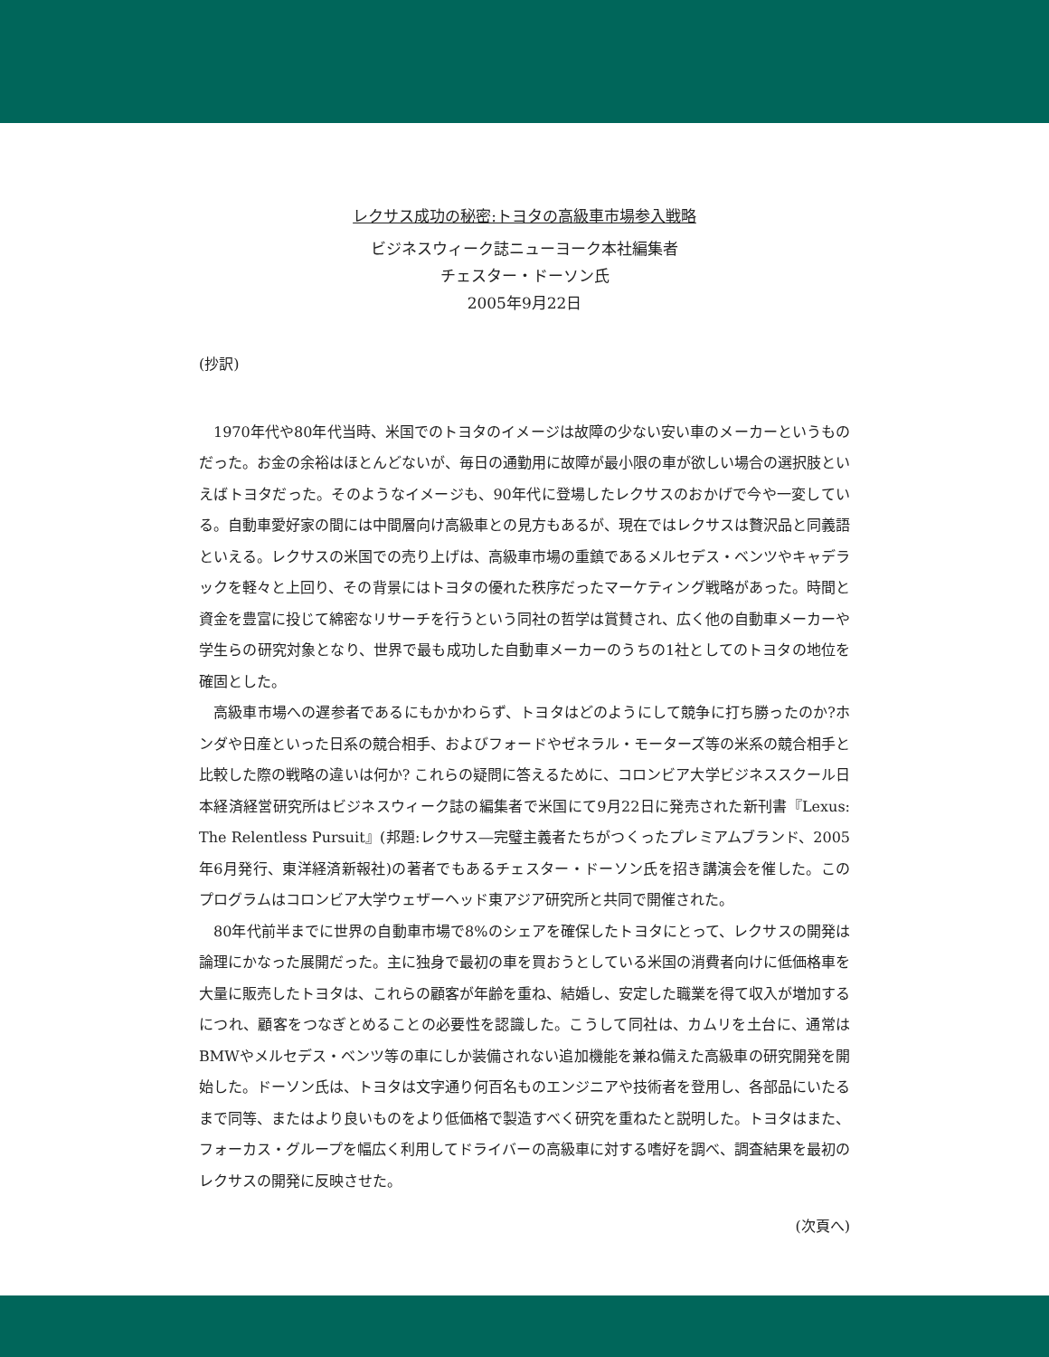レクサス成功の秘密:トヨタの高級車市場参入戦略
ビジネスウィーク誌ニューヨーク本社編集者
チェスター・ドーソン氏
2005年9月22日
(抄訳)
1970年代や80年代当時、米国でのトヨタのイメージは故障の少ない安い車のメーカーというものだった。お金の余裕はほとんどないが、毎日の通勤用に故障が最小限の車が欲しい場合の選択肢といえばトヨタだった。そのようなイメージも、90年代に登場したレクサスのおかげで今や一変している。自動車愛好家の間には中間層向け高級車との見方もあるが、現在ではレクサスは贅沢品と同義語といえる。レクサスの米国での売り上げは、高級車市場の重鎮であるメルセデス・ベンツやキャデラックを軽々と上回り、その背景にはトヨタの優れた秩序だったマーケティング戦略があった。時間と資金を豊富に投じて綿密なリサーチを行うという同社の哲学は賞賛され、広く他の自動車メーカーや学生らの研究対象となり、世界で最も成功した自動車メーカーのうちの1社としてのトヨタの地位を確固とした。
高級車市場への遅参者であるにもかかわらず、トヨタはどのようにして競争に打ち勝ったのか?ホンダや日産といった日系の競合相手、およびフォードやゼネラル・モーターズ等の米系の競合相手と比較した際の戦略の違いは何か? これらの疑問に答えるために、コロンビア大学ビジネススクール日本経済経営研究所はビジネスウィーク誌の編集者で米国にて9月22日に発売された新刊書『Lexus: The Relentless Pursuit』(邦題:レクサス―完璧主義者たちがつくったプレミアムブランド、2005年6月発行、東洋経済新報社)の著者でもあるチェスター・ドーソン氏を招き講演会を催した。このプログラムはコロンビア大学ウェザーヘッド東アジア研究所と共同で開催された。
80年代前半までに世界の自動車市場で8%のシェアを確保したトヨタにとって、レクサスの開発は論理にかなった展開だった。主に独身で最初の車を買おうとしている米国の消費者向けに低価格車を大量に販売したトヨタは、これらの顧客が年齢を重ね、結婚し、安定した職業を得て収入が増加するにつれ、顧客をつなぎとめることの必要性を認識した。こうして同社は、カムリを土台に、通常はBMWやメルセデス・ベンツ等の車にしか装備されない追加機能を兼ね備えた高級車の研究開発を開始した。ドーソン氏は、トヨタは文字通り何百名ものエンジニアや技術者を登用し、各部品にいたるまで同等、またはより良いものをより低価格で製造すべく研究を重ねたと説明した。トヨタはまた、フォーカス・グループを幅広く利用してドライバーの高級車に対する嗜好を調べ、調査結果を最初のレクサスの開発に反映させた。
(次頁へ)